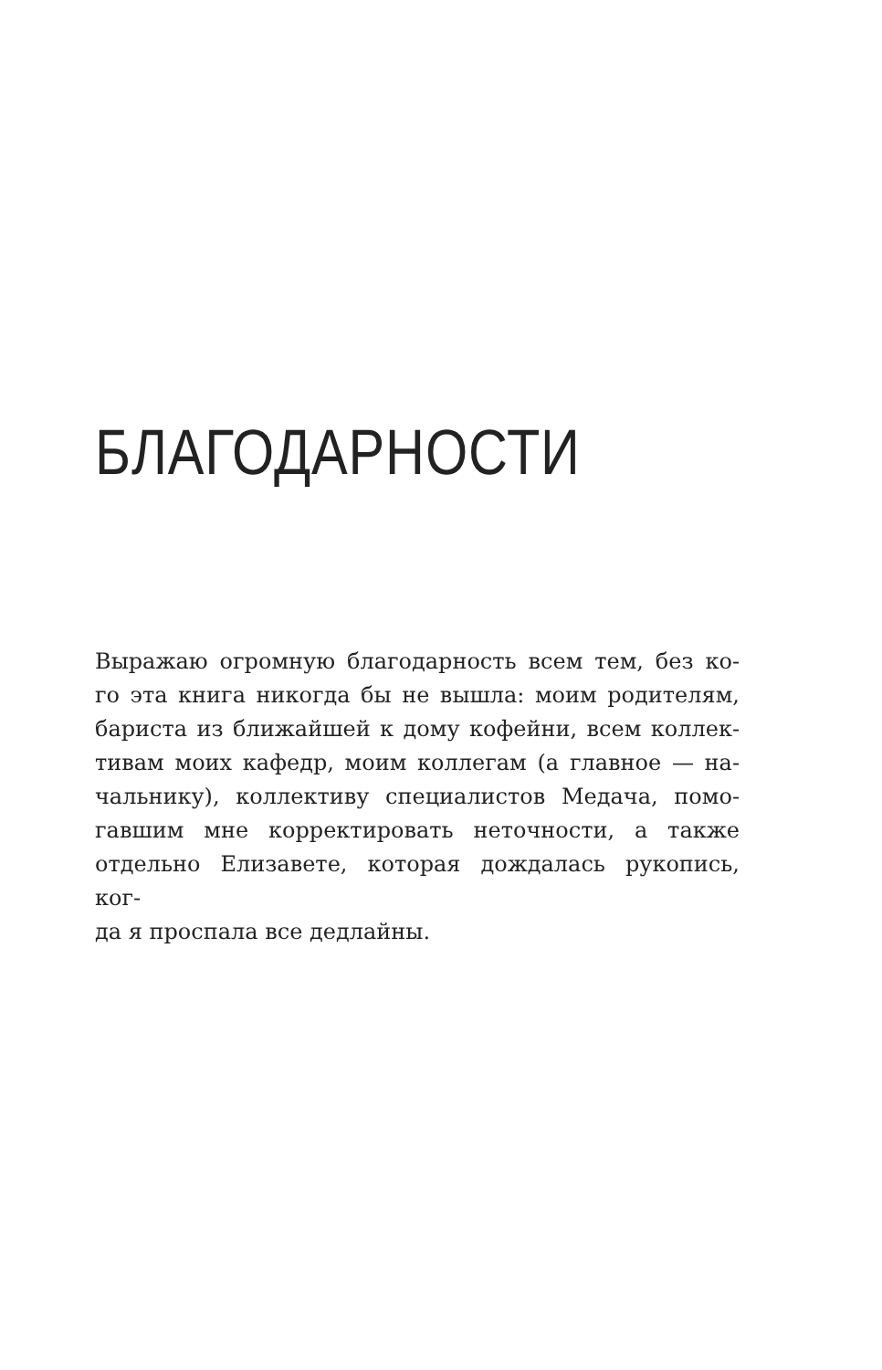БЛАГОДАРНОСТИ
Выражаю огромную благодарность всем тем, без ко-
го эта книга никогда бы не вышла: моим родителям,
бариста из ближайшей к дому кофейни, всем коллек-
тивам моих кафедр, моим коллегам (а главное — на-
чальнику), коллективу специалистов Медача, помо-
гавшим мне корректировать неточности, а также
отдельно Елизавете, которая дождалась рукопись, ког-
да я проспала все дедлайны.